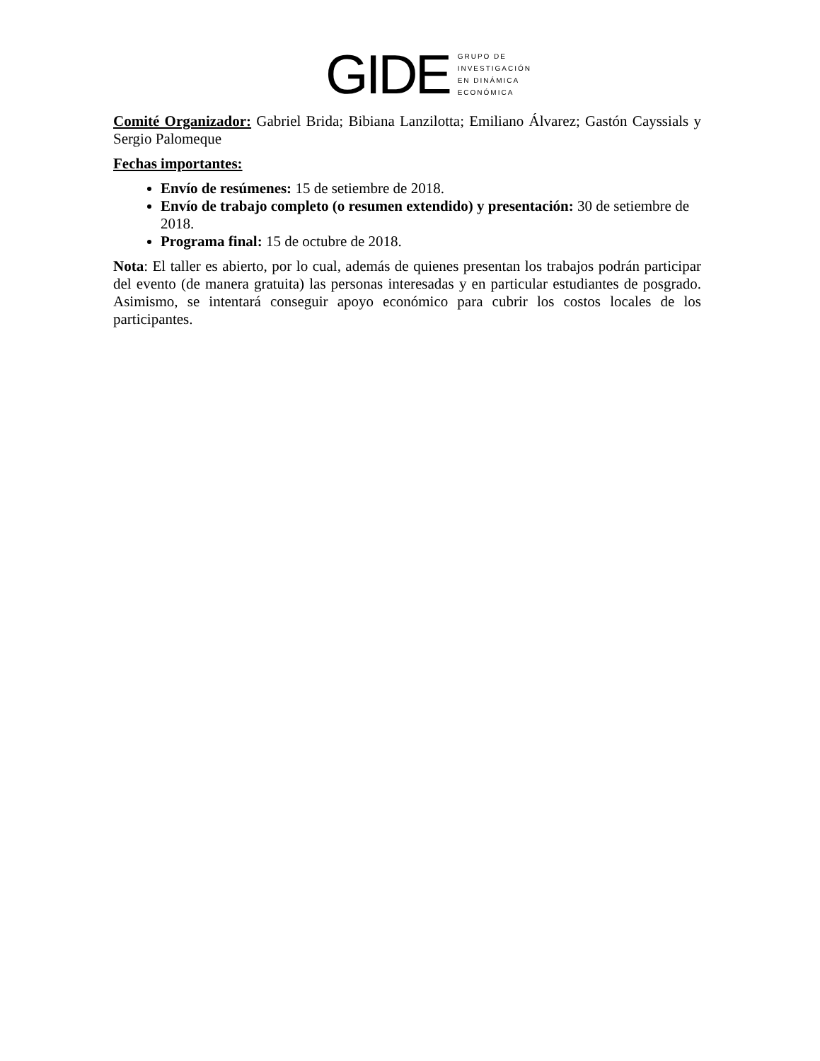GIDE
GRUPO DE
INVESTIGACIÓN
EN DINÁMICA
ECONÓMICA
Comité Organizador: Gabriel Brida; Bibiana Lanzilotta; Emiliano Álvarez; Gastón Cayssials y Sergio Palomeque
Fechas importantes:
Envío de resúmenes: 15 de setiembre de 2018.
Envío de trabajo completo (o resumen extendido) y presentación: 30 de setiembre de 2018.
Programa final: 15 de octubre de 2018.
Nota: El taller es abierto, por lo cual, además de quienes presentan los trabajos podrán participar del evento (de manera gratuita) las personas interesadas y en particular estudiantes de posgrado. Asimismo, se intentará conseguir apoyo económico para cubrir los costos locales de los participantes.